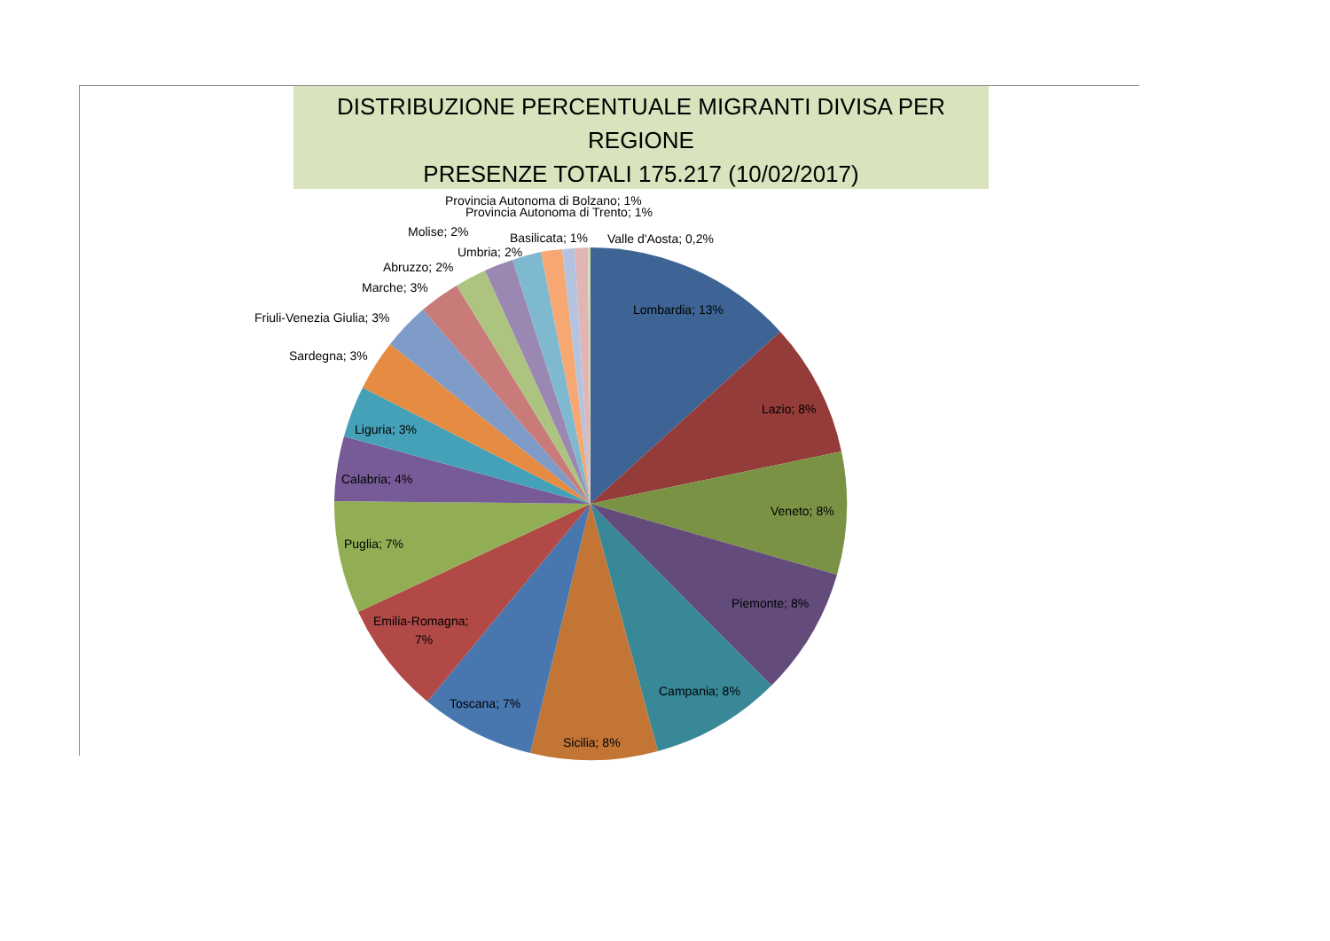DISTRIBUZIONE PERCENTUALE MIGRANTI DIVISA PER REGIONE
PRESENZE TOTALI 175.217 (10/02/2017)
Lombardia; 13%
Lazio; 8%
Veneto; 8%
Piemonte; 8%
Campania; 8%
Sicilia; 8%
Toscana; 7%
Emilia-Romagna;
7%
Puglia; 7%
Calabria; 4%
Liguria; 3%
Sardegna; 3%
Friuli-Venezia Giulia; 3%
Marche; 3%
Abruzzo; 2%
Umbria; 2%
Molise; 2%
Basilicata; 1%
Valle d'Aosta; 0,2%
Provincia Autonoma di Bolzano; 1%
Provincia Autonoma di Trento; 1%